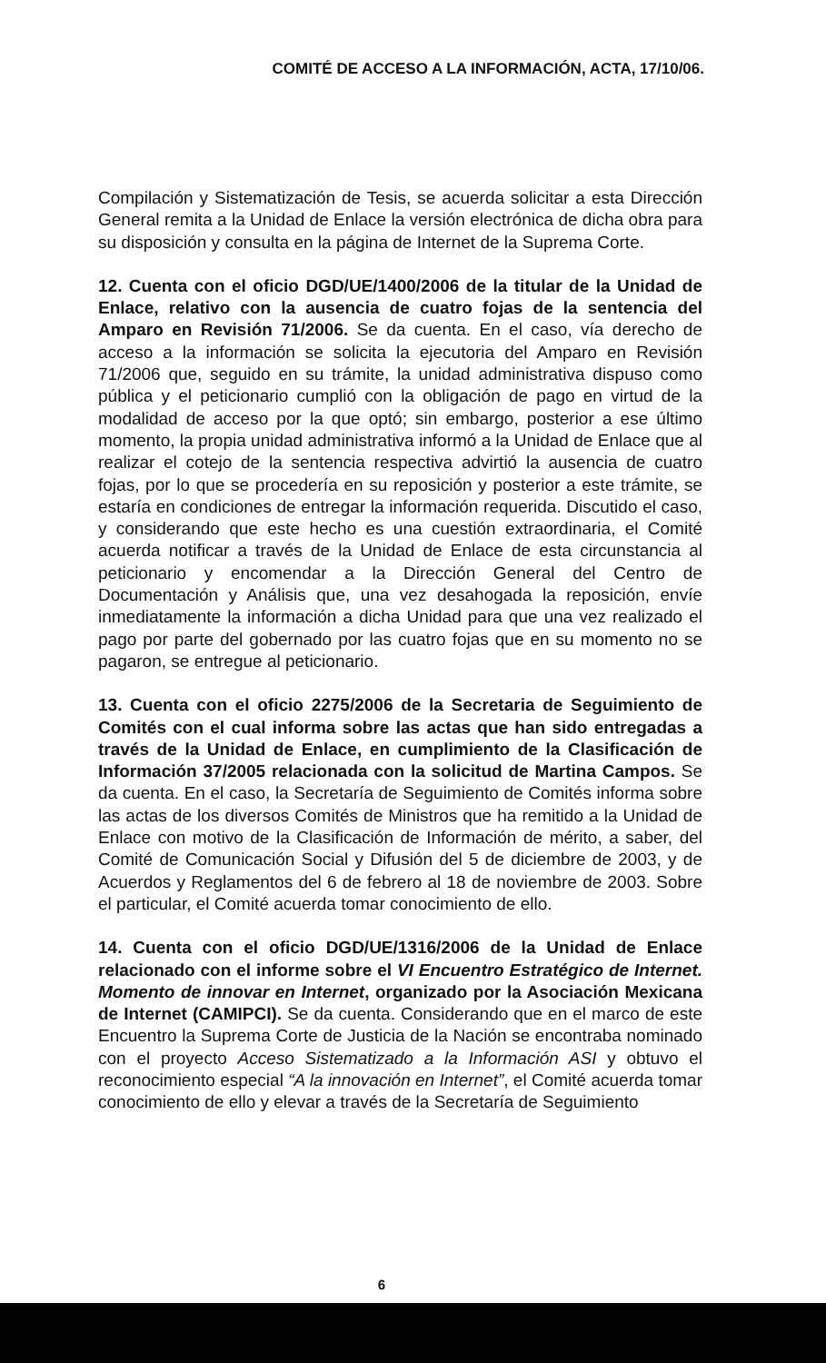COMITÉ DE ACCESO A LA INFORMACIÓN, ACTA, 17/10/06.
Compilación y Sistematización de Tesis, se acuerda solicitar a esta Dirección General remita a la Unidad de Enlace la versión electrónica de dicha obra para su disposición y consulta en la página de Internet de la Suprema Corte.
12. Cuenta con el oficio DGD/UE/1400/2006 de la titular de la Unidad de Enlace, relativo con la ausencia de cuatro fojas de la sentencia del Amparo en Revisión 71/2006. Se da cuenta. En el caso, vía derecho de acceso a la información se solicita la ejecutoria del Amparo en Revisión 71/2006 que, seguido en su trámite, la unidad administrativa dispuso como pública y el peticionario cumplió con la obligación de pago en virtud de la modalidad de acceso por la que optó; sin embargo, posterior a ese último momento, la propia unidad administrativa informó a la Unidad de Enlace que al realizar el cotejo de la sentencia respectiva advirtió la ausencia de cuatro fojas, por lo que se procedería en su reposición y posterior a este trámite, se estaría en condiciones de entregar la información requerida. Discutido el caso, y considerando que este hecho es una cuestión extraordinaria, el Comité acuerda notificar a través de la Unidad de Enlace de esta circunstancia al peticionario y encomendar a la Dirección General del Centro de Documentación y Análisis que, una vez desahogada la reposición, envíe inmediatamente la información a dicha Unidad para que una vez realizado el pago por parte del gobernado por las cuatro fojas que en su momento no se pagaron, se entregue al peticionario.
13. Cuenta con el oficio 2275/2006 de la Secretaria de Seguimiento de Comités con el cual informa sobre las actas que han sido entregadas a través de la Unidad de Enlace, en cumplimiento de la Clasificación de Información 37/2005 relacionada con la solicitud de Martina Campos. Se da cuenta. En el caso, la Secretaría de Seguimiento de Comités informa sobre las actas de los diversos Comités de Ministros que ha remitido a la Unidad de Enlace con motivo de la Clasificación de Información de mérito, a saber, del Comité de Comunicación Social y Difusión del 5 de diciembre de 2003, y de Acuerdos y Reglamentos del 6 de febrero al 18 de noviembre de 2003. Sobre el particular, el Comité acuerda tomar conocimiento de ello.
14. Cuenta con el oficio DGD/UE/1316/2006 de la Unidad de Enlace relacionado con el informe sobre el VI Encuentro Estratégico de Internet. Momento de innovar en Internet, organizado por la Asociación Mexicana de Internet (CAMIPCI). Se da cuenta. Considerando que en el marco de este Encuentro la Suprema Corte de Justicia de la Nación se encontraba nominado con el proyecto Acceso Sistematizado a la Información ASI y obtuvo el reconocimiento especial “A la innovación en Internet”, el Comité acuerda tomar conocimiento de ello y elevar a través de la Secretaría de Seguimiento
6